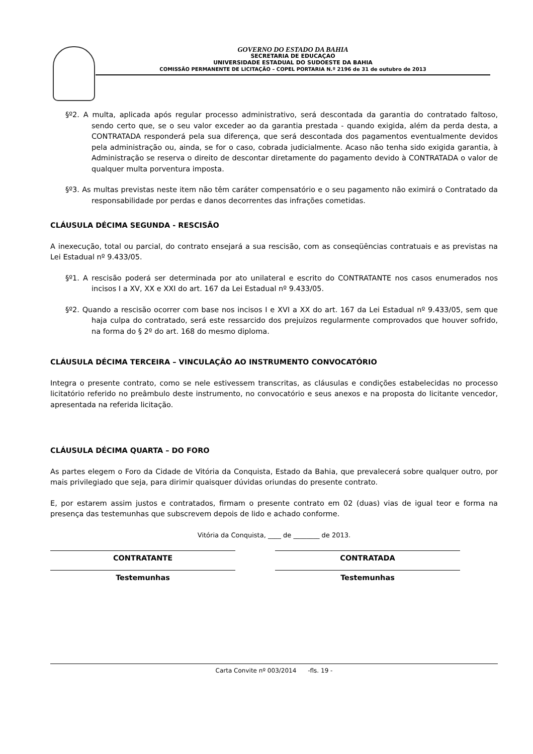GOVERNO DO ESTADO DA BAHIA
SECRETARIA DE EDUCAÇAO
UNIVERSIDADE ESTADUAL DO SUDOESTE DA BAHIA
COMISSÃO PERMANENTE DE LICITAÇÃO – COPEL PORTARIA N.º 2196 de 31 de outubro de 2013
§º2. A multa, aplicada após regular processo administrativo, será descontada da garantia do contratado faltoso, sendo certo que, se o seu valor exceder ao da garantia prestada - quando exigida, além da perda desta, a CONTRATADA responderá pela sua diferença, que será descontada dos pagamentos eventualmente devidos pela administração ou, ainda, se for o caso, cobrada judicialmente. Acaso não tenha sido exigida garantia, à Administração se reserva o direito de descontar diretamente do pagamento devido à CONTRATADA o valor de qualquer multa porventura imposta.
§º3. As multas previstas neste item não têm caráter compensatório e o seu pagamento não eximirá o Contratado da responsabilidade por perdas e danos decorrentes das infrações cometidas.
CLÁUSULA DÉCIMA SEGUNDA - RESCISÃO
A inexecução, total ou parcial, do contrato ensejará a sua rescisão, com as conseqüências contratuais e as previstas na Lei Estadual nº 9.433/05.
§º1. A rescisão poderá ser determinada por ato unilateral e escrito do CONTRATANTE nos casos enumerados nos incisos I a XV, XX e XXI do art. 167 da Lei Estadual nº 9.433/05.
§º2. Quando a rescisão ocorrer com base nos incisos I e XVI a XX do art. 167 da Lei Estadual nº 9.433/05, sem que haja culpa do contratado, será este ressarcido dos prejuízos regularmente comprovados que houver sofrido, na forma do § 2º do art. 168 do mesmo diploma.
CLÁUSULA DÉCIMA TERCEIRA – VINCULAÇÃO AO INSTRUMENTO CONVOCATÓRIO
Integra o presente contrato, como se nele estivessem transcritas, as cláusulas e condições estabelecidas no processo licitatório referido no preâmbulo deste instrumento, no convocatório e seus anexos e na proposta do licitante vencedor, apresentada na referida licitação.
CLÁUSULA DÉCIMA QUARTA – DO FORO
As partes elegem o Foro da Cidade de Vitória da Conquista, Estado da Bahia, que prevalecerá sobre qualquer outro, por mais privilegiado que seja, para dirimir quaisquer dúvidas oriundas do presente contrato.
E, por estarem assim justos e contratados, firmam o presente contrato em 02 (duas) vias de igual teor e forma na presença das testemunhas que subscrevem depois de lido e achado conforme.
Vitória da Conquista, ____ de ________ de 2013.
CONTRATANTE CONTRATADA
Testemunhas Testemunhas
Carta Convite nº 003/2014 -fls. 19 -